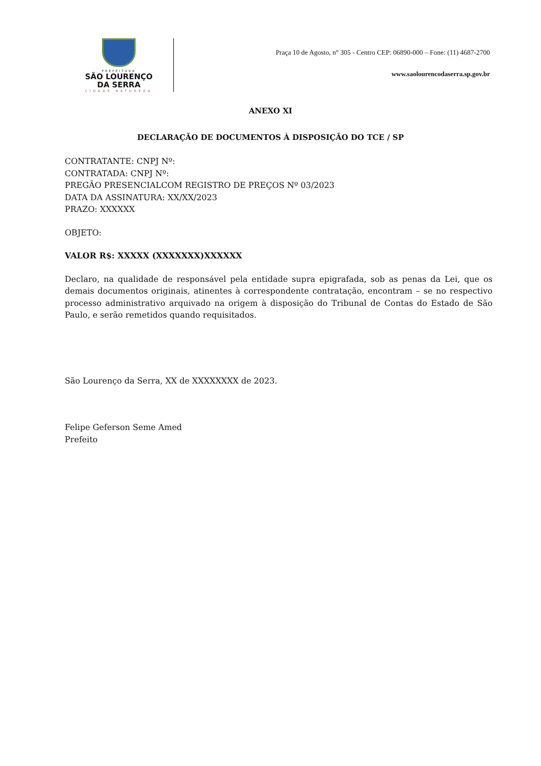PREFEITURA
SÃO LOURENÇO
DA SERRA
CIDADE NATUREZA
Praça 10 de Agosto, n° 305 - Centro CEP: 06890-000 – Fone: (11) 4687-2700
www.saolourencodaserra.sp.gov.br
ANEXO XI
DECLARAÇÃO DE DOCUMENTOS À DISPOSIÇÃO DO TCE / SP
CONTRATANTE: CNPJ Nº:
CONTRATADA: CNPJ Nº:
PREGÃO PRESENCIALCOM REGISTRO DE PREÇOS Nº 03/2023
DATA DA ASSINATURA: XX/XX/2023
PRAZO: XXXXXX
OBJETO:
VALOR R$: XXXXX (XXXXXXX)XXXXXX
Declaro, na qualidade de responsável pela entidade supra epigrafada, sob as penas da Lei, que os demais documentos originais, atinentes à correspondente contratação, encontram – se no respectivo processo administrativo arquivado na origem à disposição do Tribunal de Contas do Estado de São Paulo, e serão remetidos quando requisitados.
São Lourenço da Serra, XX de XXXXXXXX de 2023.
Felipe Geferson Seme Amed
Prefeito